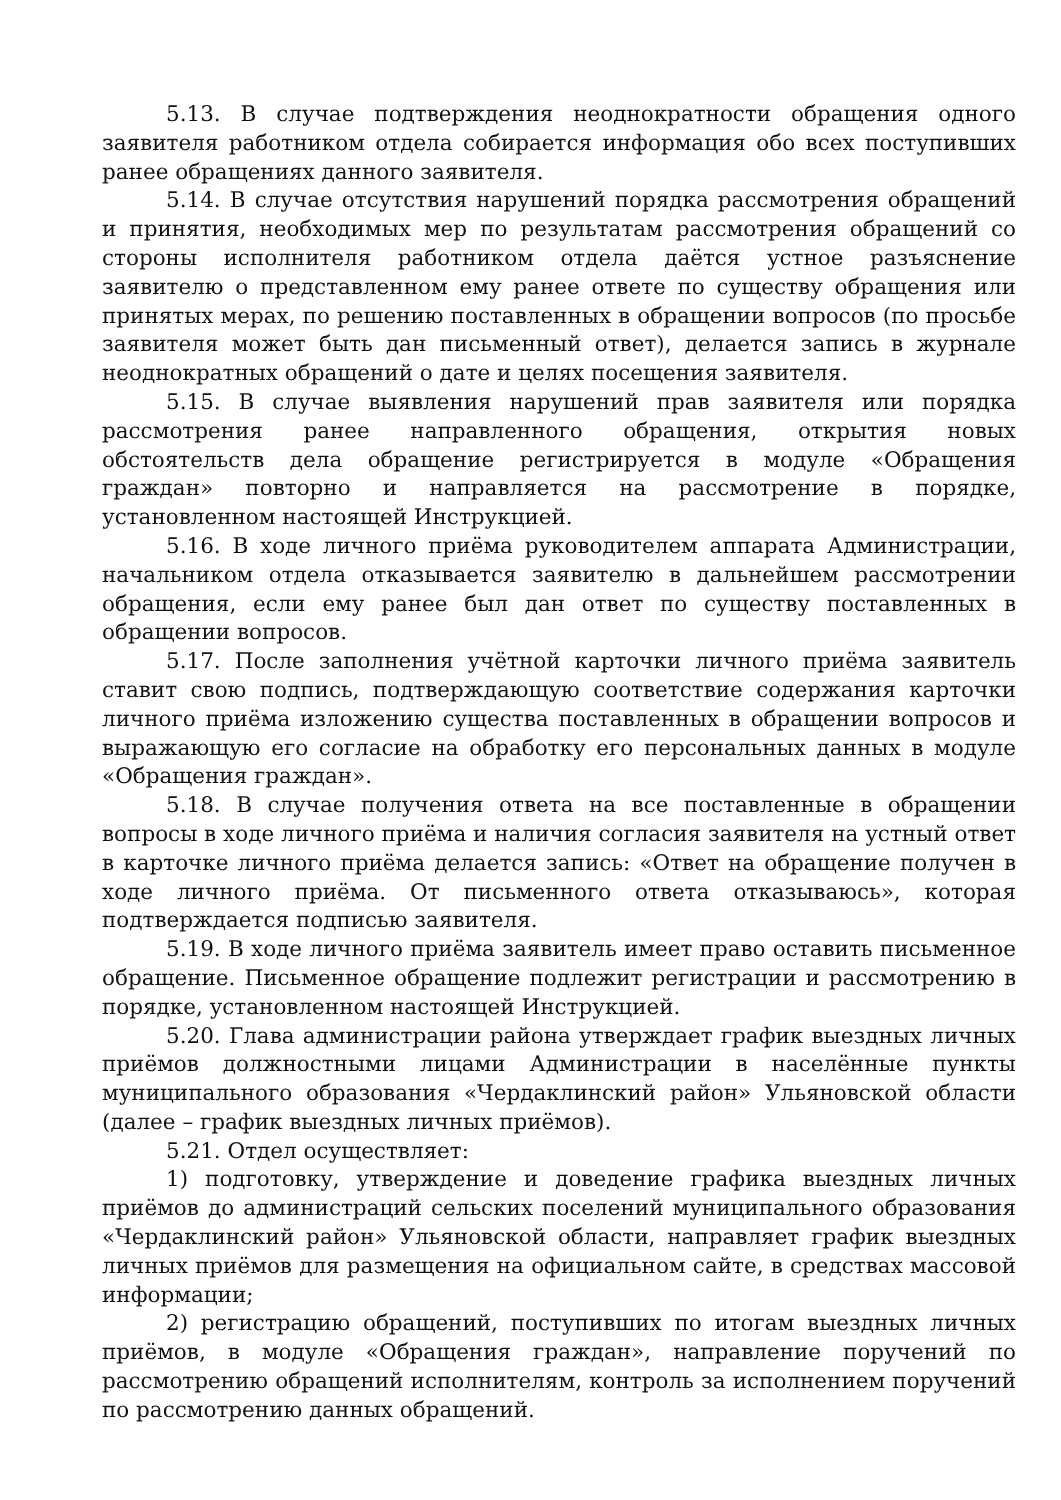5.13. В случае подтверждения неоднократности обращения одного заявителя работником отдела собирается информация обо всех поступивших ранее обращениях данного заявителя.
5.14. В случае отсутствия нарушений порядка рассмотрения обращений и принятия, необходимых мер по результатам рассмотрения обращений со стороны исполнителя работником отдела даётся устное разъяснение заявителю о представленном ему ранее ответе по существу обращения или принятых мерах, по решению поставленных в обращении вопросов (по просьбе заявителя может быть дан письменный ответ), делается запись в журнале неоднократных обращений о дате и целях посещения заявителя.
5.15. В случае выявления нарушений прав заявителя или порядка рассмотрения ранее направленного обращения, открытия новых обстоятельств дела обращение регистрируется в модуле «Обращения граждан» повторно и направляется на рассмотрение в порядке, установленном настоящей Инструкцией.
5.16. В ходе личного приёма руководителем аппарата Администрации, начальником отдела отказывается заявителю в дальнейшем рассмотрении обращения, если ему ранее был дан ответ по существу поставленных в обращении вопросов.
5.17. После заполнения учётной карточки личного приёма заявитель ставит свою подпись, подтверждающую соответствие содержания карточки личного приёма изложению существа поставленных в обращении вопросов и выражающую его согласие на обработку его персональных данных в модуле «Обращения граждан».
5.18. В случае получения ответа на все поставленные в обращении вопросы в ходе личного приёма и наличия согласия заявителя на устный ответ в карточке личного приёма делается запись: «Ответ на обращение получен в ходе личного приёма. От письменного ответа отказываюсь», которая подтверждается подписью заявителя.
5.19. В ходе личного приёма заявитель имеет право оставить письменное обращение. Письменное обращение подлежит регистрации и рассмотрению в порядке, установленном настоящей Инструкцией.
5.20. Глава администрации района утверждает график выездных личных приёмов должностными лицами Администрации в населённые пункты муниципального образования «Чердаклинский район» Ульяновской области (далее – график выездных личных приёмов).
5.21. Отдел осуществляет:
1) подготовку, утверждение и доведение графика выездных личных приёмов до администраций сельских поселений муниципального образования «Чердаклинский район» Ульяновской области, направляет график выездных личных приёмов для размещения на официальном сайте, в средствах массовой информации;
2) регистрацию обращений, поступивших по итогам выездных личных приёмов, в модуле «Обращения граждан», направление поручений по рассмотрению обращений исполнителям, контроль за исполнением поручений по рассмотрению данных обращений.